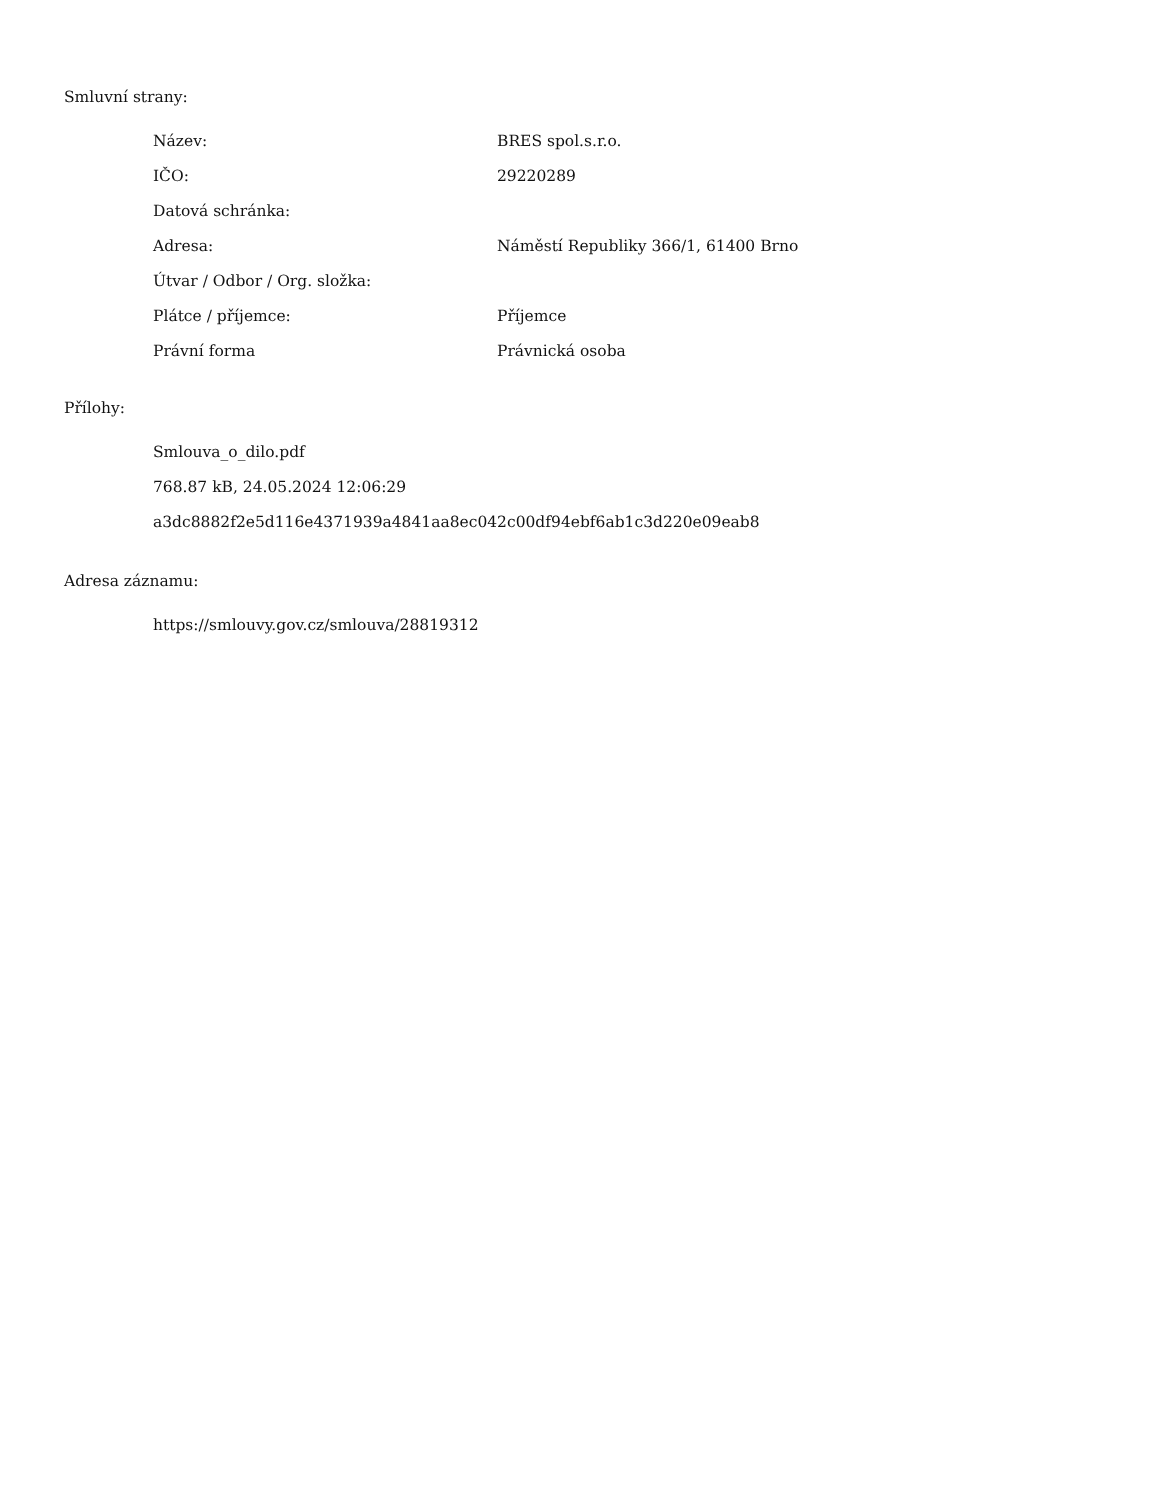Smluvní strany:
| Název: | BRES spol.s.r.o. |
| IČO: | 29220289 |
| Datová schránka: | |
| Adresa: | Náměstí Republiky 366/1, 61400 Brno |
| Útvar / Odbor / Org. složka: | |
| Plátce / příjemce: | Příjemce |
| Právní forma | Právnická osoba |
Přílohy:
Smlouva_o_dilo.pdf
768.87 kB, 24.05.2024 12:06:29
a3dc8882f2e5d116e4371939a4841aa8ec042c00df94ebf6ab1c3d220e09eab8
Adresa záznamu:
https://smlouvy.gov.cz/smlouva/28819312